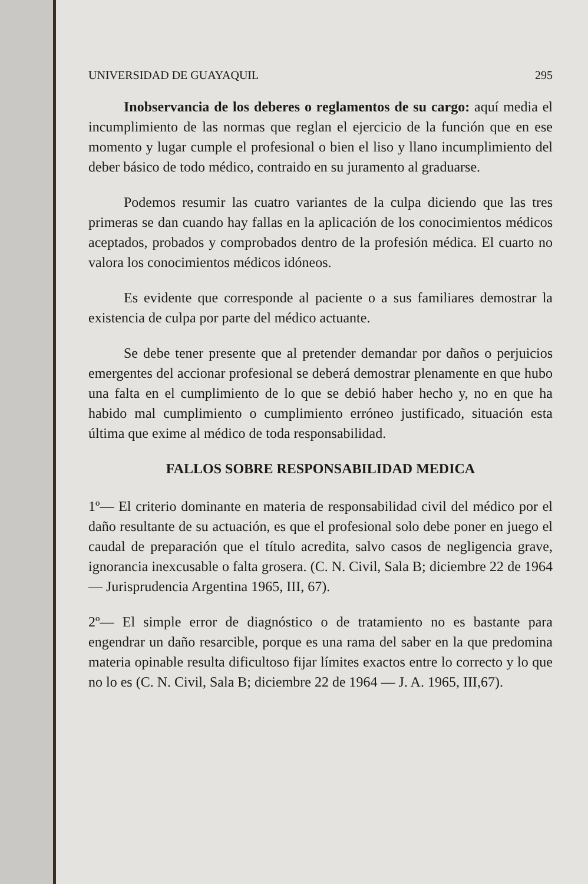UNIVERSIDAD DE GUAYAQUIL 295
Inobservancia de los deberes o reglamentos de su cargo: aquí media el incumplimiento de las normas que reglan el ejercicio de la función que en ese momento y lugar cumple el profesional o bien el liso y llano incumplimiento del deber básico de todo médico, contraido en su juramento al graduarse.
Podemos resumir las cuatro variantes de la culpa diciendo que las tres primeras se dan cuando hay fallas en la aplicación de los conocimientos médicos aceptados, probados y comprobados dentro de la profesión médica. El cuarto no valora los conocimientos médicos idóneos.
Es evidente que corresponde al paciente o a sus familiares demostrar la existencia de culpa por parte del médico actuante.
Se debe tener presente que al pretender demandar por daños o perjuicios emergentes del accionar profesional se deberá demostrar plenamente en que hubo una falta en el cumplimiento de lo que se debió haber hecho y, no en que ha habido mal cumplimiento o cumplimiento erróneo justificado, situación esta última que exime al médico de toda responsabilidad.
FALLOS SOBRE RESPONSABILIDAD MEDICA
1º— El criterio dominante en materia de responsabilidad civil del médico por el daño resultante de su actuación, es que el profesional solo debe poner en juego el caudal de preparación que el título acredita, salvo casos de negligencia grave, ignorancia inexcusable o falta grosera. (C. N. Civil, Sala B; diciembre 22 de 1964 — Jurisprudencia Argentina 1965, III, 67).
2º— El simple error de diagnóstico o de tratamiento no es bastante para engendrar un daño resarcible, porque es una rama del saber en la que predomina materia opinable resulta dificultoso fijar límites exactos entre lo correcto y lo que no lo es (C. N. Civil, Sala B; diciembre 22 de 1964 — J. A. 1965, III,67).